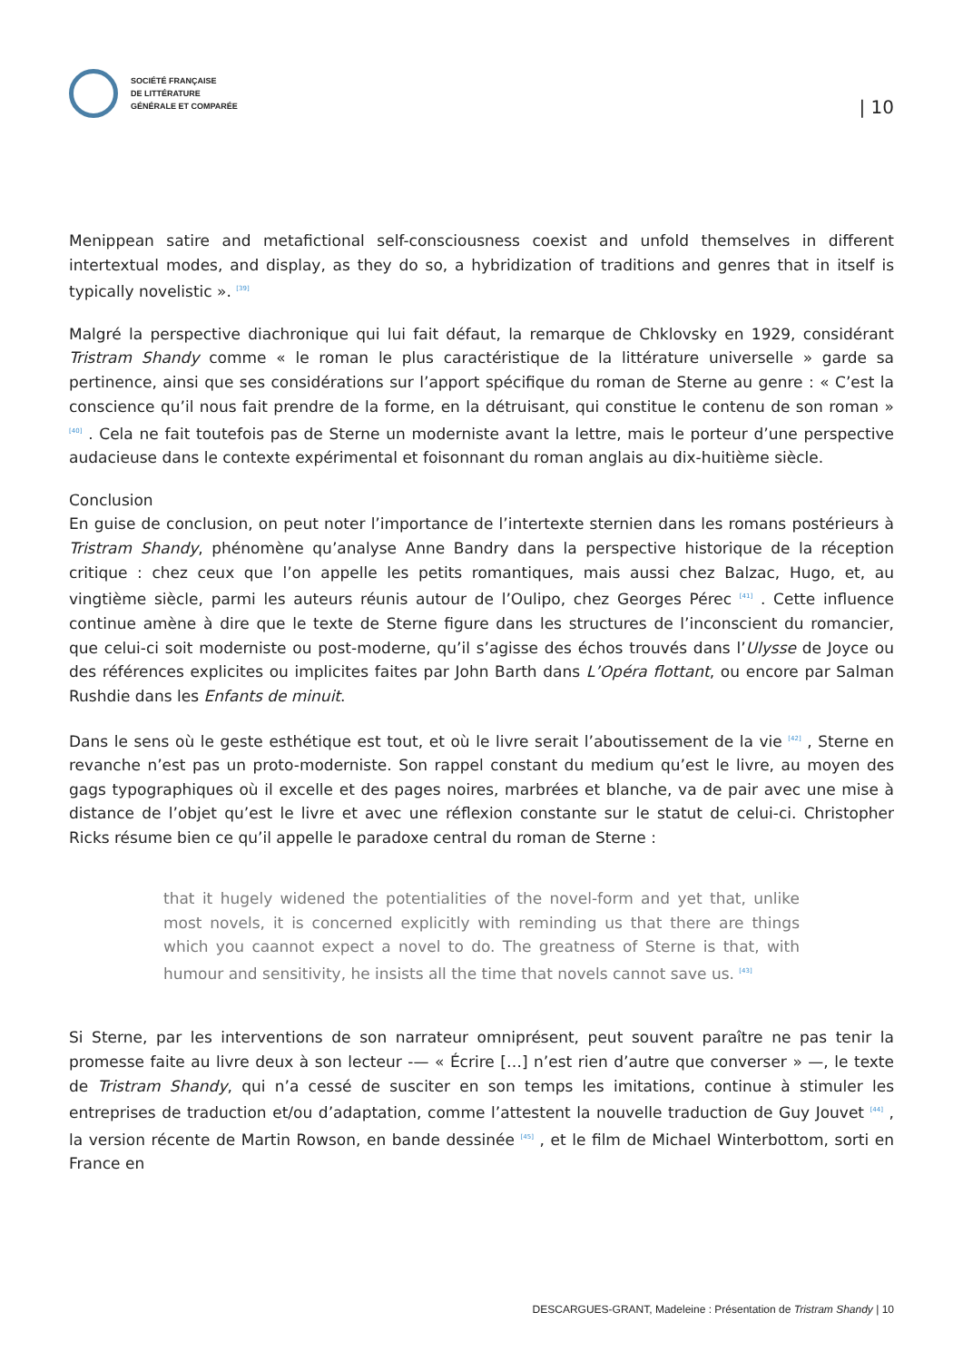SOCIÉTÉ FRANÇAISE
DE LITTÉRATURE
GÉNÉRALE ET COMPARÉE
| 10
Menippean satire and metafictional self-consciousness coexist and unfold themselves in different intertextual modes, and display, as they do so, a hybridization of traditions and genres that in itself is typically novelistic ». <sup>[39]</sup>
Malgré la perspective diachronique qui lui fait défaut, la remarque de Chklovsky en 1929, considérant Tristram Shandy comme « le roman le plus caractéristique de la littérature universelle » garde sa pertinence, ainsi que ses considérations sur l’apport spécifique du roman de Sterne au genre : « C’est la conscience qu’il nous fait prendre de la forme, en la détruisant, qui constitue le contenu de son roman » <sup>[40]</sup> . Cela ne fait toutefois pas de Sterne un moderniste avant la lettre, mais le porteur d’une perspective audacieuse dans le contexte expérimental et foisonnant du roman anglais au dix-huitième siècle.
Conclusion
En guise de conclusion, on peut noter l’importance de l’intertexte sternien dans les romans postérieurs à Tristram Shandy, phénomène qu’analyse Anne Bandry dans la perspective historique de la réception critique : chez ceux que l’on appelle les petits romantiques, mais aussi chez Balzac, Hugo, et, au vingtième siècle, parmi les auteurs réunis autour de l’Oulipo, chez Georges Pérec <sup>[41]</sup> . Cette influence continue amène à dire que le texte de Sterne figure dans les structures de l’inconscient du romancier, que celui-ci soit moderniste ou post-moderne, qu’il s’agisse des échos trouvés dans l’Ulysse de Joyce ou des références explicites ou implicites faites par John Barth dans L’Opéra flottant, ou encore par Salman Rushdie dans les Enfants de minuit.
Dans le sens où le geste esthétique est tout, et où le livre serait l’aboutissement de la vie <sup>[42]</sup> , Sterne en revanche n’est pas un proto-moderniste. Son rappel constant du medium qu’est le livre, au moyen des gags typographiques où il excelle et des pages noires, marbrées et blanche, va de pair avec une mise à distance de l’objet qu’est le livre et avec une réflexion constante sur le statut de celui-ci. Christopher Ricks résume bien ce qu’il appelle le paradoxe central du roman de Sterne :
that it hugely widened the potentialities of the novel-form and yet that, unlike most novels, it is concerned explicitly with reminding us that there are things which you caannot expect a novel to do. The greatness of Sterne is that, with humour and sensitivity, he insists all the time that novels cannot save us. <sup>[43]</sup>
Si Sterne, par les interventions de son narrateur omniprésent, peut souvent paraître ne pas tenir la promesse faite au livre deux à son lecteur -— « Écrire […] n’est rien d’autre que converser » —, le texte de Tristram Shandy, qui n’a cessé de susciter en son temps les imitations, continue à stimuler les entreprises de traduction et/ou d’adaptation, comme l’attestent la nouvelle traduction de Guy Jouvet <sup>[44]</sup> , la version récente de Martin Rowson, en bande dessinée <sup>[45]</sup> , et le film de Michael Winterbottom, sorti en France en
DESCARGUES-GRANT, Madeleine : Présentation de Tristram Shandy | 10